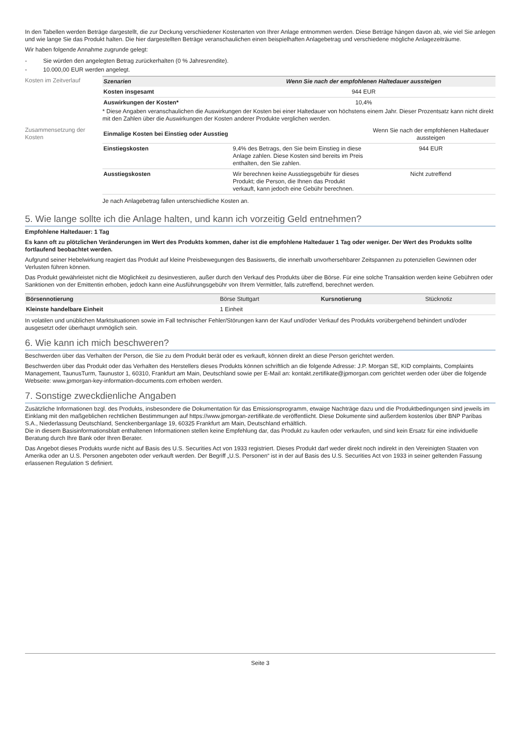In den Tabellen werden Beträge dargestellt, die zur Deckung verschiedener Kostenarten von Ihrer Anlage entnommen werden. Diese Beträge hängen davon ab, wie viel Sie anlegen und wie lange Sie das Produkt halten. Die hier dargestellten Beträge veranschaulichen einen beispielhaften Anlagebetrag und verschiedene mögliche Anlagezeiträume.
Wir haben folgende Annahme zugrunde gelegt:
- Sie würden den angelegten Betrag zurückerhalten (0 % Jahresrendite).
- 10.000,00 EUR werden angelegt.
Kosten im Zeitverlauf
| Szenarien | Wenn Sie nach der empfohlenen Haltedauer aussteigen |
| --- | --- |
| Kosten insgesamt | 944 EUR |
| Auswirkungen der Kosten* | 10,4% |
* Diese Angaben veranschaulichen die Auswirkungen der Kosten bei einer Haltedauer von höchstens einem Jahr. Dieser Prozentsatz kann nicht direkt mit den Zahlen über die Auswirkungen der Kosten anderer Produkte verglichen werden.
Zusammensetzung der Kosten
| Einmalige Kosten bei Einstieg oder Ausstieg | | Wenn Sie nach der empfohlenen Haltedauer aussteigen |
| Einstiegskosten | 9,4% des Betrags, den Sie beim Einstieg in diese Anlage zahlen. Diese Kosten sind bereits im Preis enthalten, den Sie zahlen. | 944 EUR |
| Ausstiegskosten | Wir berechnen keine Ausstiegsgebühr für dieses Produkt; die Person, die Ihnen das Produkt verkauft, kann jedoch eine Gebühr berechnen. | Nicht zutreffend |
Je nach Anlagebetrag fallen unterschiedliche Kosten an.
5. Wie lange sollte ich die Anlage halten, und kann ich vorzeitig Geld entnehmen?
Empfohlene Haltedauer: 1 Tag
Es kann oft zu plötzlichen Veränderungen im Wert des Produkts kommen, daher ist die empfohlene Haltedauer 1 Tag oder weniger. Der Wert des Produkts sollte fortlaufend beobachtet werden.
Aufgrund seiner Hebelwirkung reagiert das Produkt auf kleine Preisbewegungen des Basiswerts, die innerhalb unvorhersehbarer Zeitspannen zu potenziellen Gewinnen oder Verlusten führen können.
Das Produkt gewährleistet nicht die Möglichkeit zu desinvestieren, außer durch den Verkauf des Produkts über die Börse. Für eine solche Transaktion werden keine Gebühren oder Sanktionen von der Emittentin erhoben, jedoch kann eine Ausführungsgebühr von Ihrem Vermittler, falls zutreffend, berechnet werden.
| Börsennotierung | Börse Stuttgart | Kursnotierung | Stücknotiz |
| Kleinste handelbare Einheit | 1 Einheit | | |
In volatilen und unüblichen Marktsituationen sowie im Fall technischer Fehler/Störungen kann der Kauf und/oder Verkauf des Produkts vorübergehend behindert und/oder ausgesetzt oder überhaupt unmöglich sein.
6. Wie kann ich mich beschweren?
Beschwerden über das Verhalten der Person, die Sie zu dem Produkt berät oder es verkauft, können direkt an diese Person gerichtet werden.
Beschwerden über das Produkt oder das Verhalten des Herstellers dieses Produkts können schriftlich an die folgende Adresse: J.P. Morgan SE, KID complaints, Complaints Management, TaunusTurm, Taunustor 1, 60310, Frankfurt am Main, Deutschland sowie per E-Mail an: kontakt.zertifikate@jpmorgan.com gerichtet werden oder über die folgende Webseite: www.jpmorgan-key-information-documents.com erhoben werden.
7. Sonstige zweckdienliche Angaben
Zusätzliche Informationen bzgl. des Produkts, insbesondere die Dokumentation für das Emissionsprogramm, etwaige Nachträge dazu und die Produktbedingungen sind jeweils im Einklang mit den maßgeblichen rechtlichen Bestimmungen auf https://www.jpmorgan-zertifikate.de veröffentlicht. Diese Dokumente sind außerdem kostenlos über BNP Paribas S.A., Niederlassung Deutschland, Senckenberganlage 19, 60325 Frankfurt am Main, Deutschland erhältlich.
Die in diesem Basisinformationsblatt enthaltenen Informationen stellen keine Empfehlung dar, das Produkt zu kaufen oder verkaufen, und sind kein Ersatz für eine individuelle Beratung durch Ihre Bank oder Ihren Berater.
Das Angebot dieses Produkts wurde nicht auf Basis des U.S. Securities Act von 1933 registriert. Dieses Produkt darf weder direkt noch indirekt in den Vereinigten Staaten von Amerika oder an U.S. Personen angeboten oder verkauft werden. Der Begriff „U.S. Personen“ ist in der auf Basis des U.S. Securities Act von 1933 in seiner geltenden Fassung erlassenen Regulation S definiert.
Seite 3